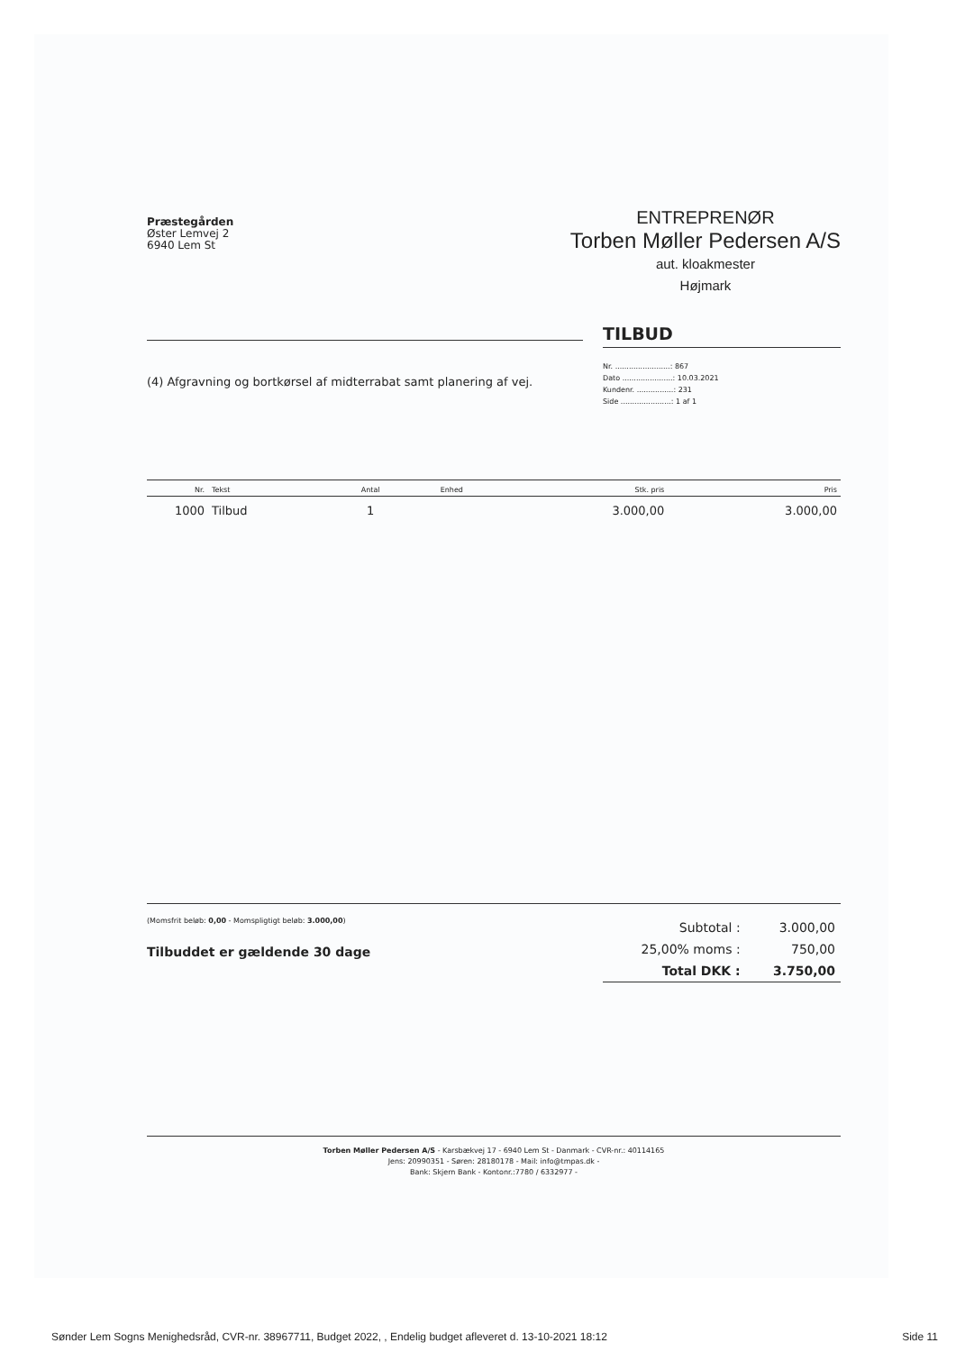Præstegården
Øster Lemvej 2
6940 Lem St
ENTREPRENØR
Torben Møller Pedersen A/S
aut. kloakmester
Højmark
TILBUD
(4) Afgravning og bortkørsel af midterrabat samt planering af vej.
Nr. ........................: 867
Dato ......................: 10.03.2021
Kundenr. ................: 231
Side ......................: 1 af 1
| Nr. | Tekst | Antal | Enhed | Stk. pris | Pris |
| --- | --- | --- | --- | --- | --- |
| 1000 | Tilbud | 1 | | 3.000,00 | 3.000,00 |
(Momsfrit beløb: 0,00 - Momspligtigt beløb: 3.000,00)
Tilbuddet er gældende 30 dage
| Subtotal : | 3.000,00 |
| 25,00% moms : | 750,00 |
| Total DKK : | 3.750,00 |
Torben Møller Pedersen A/S - Karsbækvej 17 - 6940 Lem St - Danmark - CVR-nr.: 40114165
Jens: 20990351 - Søren: 28180178 - Mail: info@tmpas.dk -
Bank: Skjern Bank - Kontonr.:7780 / 6332977 -
Sønder Lem Sogns Menighedsråd, CVR-nr. 38967711, Budget 2022, , Endelig budget afleveret d. 13-10-2021 18:12 Side 11